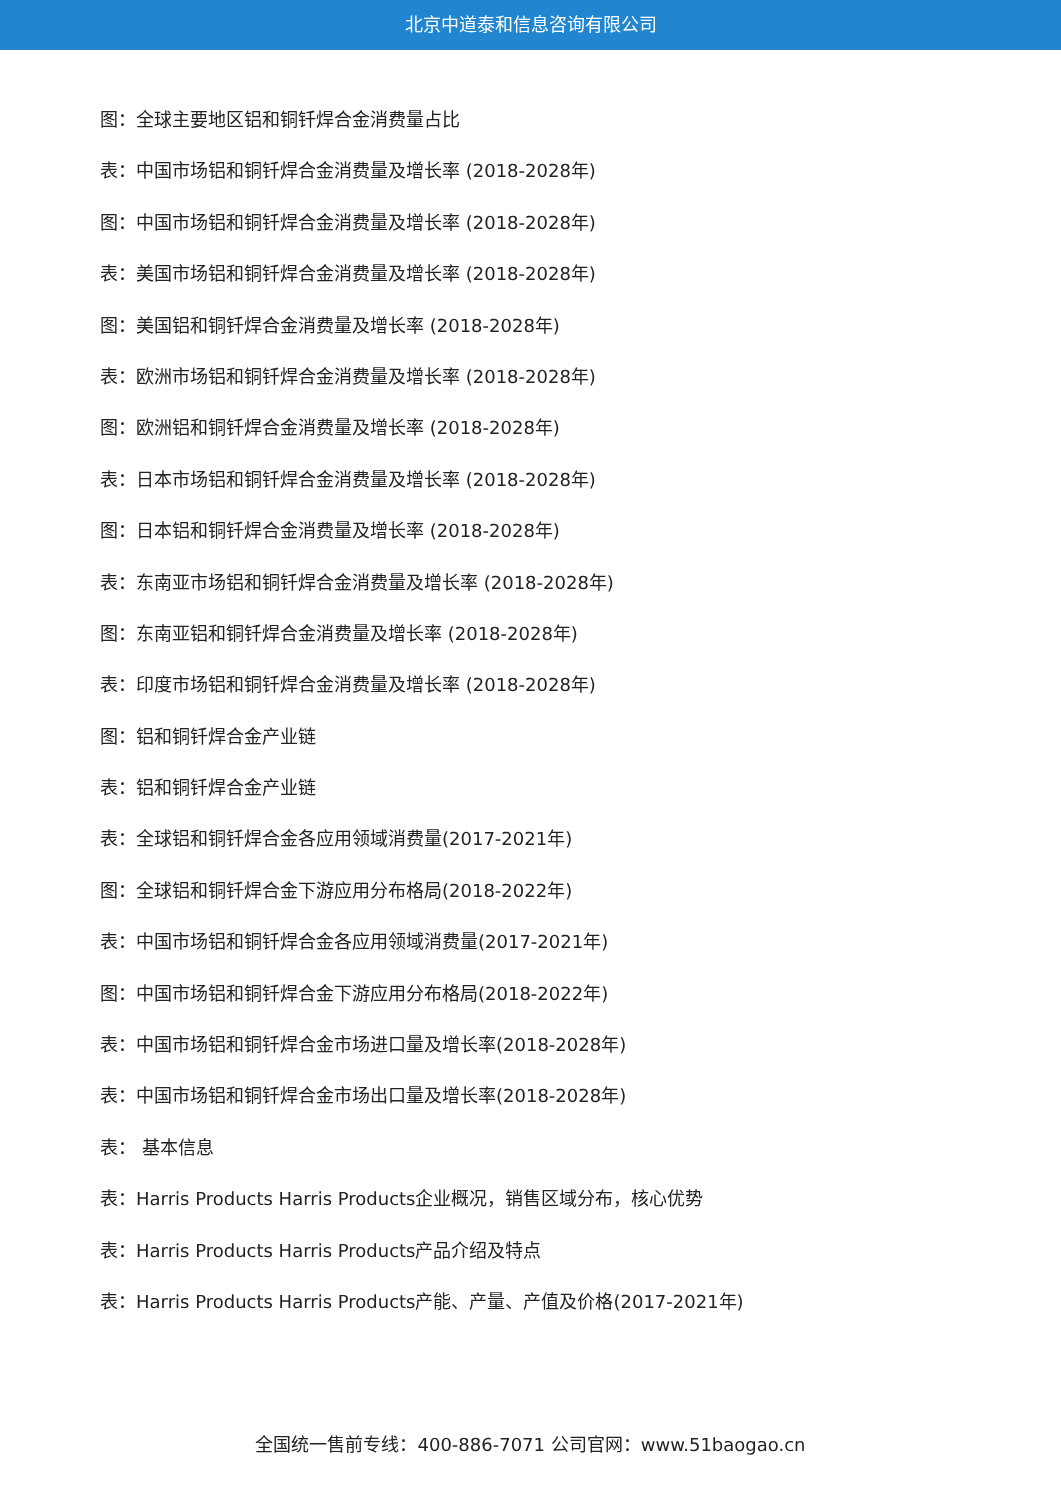北京中道泰和信息咨询有限公司
图：全球主要地区铝和铜钎焊合金消费量占比
表：中国市场铝和铜钎焊合金消费量及增长率 (2018-2028年)
图：中国市场铝和铜钎焊合金消费量及增长率 (2018-2028年)
表：美国市场铝和铜钎焊合金消费量及增长率 (2018-2028年)
图：美国铝和铜钎焊合金消费量及增长率 (2018-2028年)
表：欧洲市场铝和铜钎焊合金消费量及增长率 (2018-2028年)
图：欧洲铝和铜钎焊合金消费量及增长率 (2018-2028年)
表：日本市场铝和铜钎焊合金消费量及增长率 (2018-2028年)
图：日本铝和铜钎焊合金消费量及增长率 (2018-2028年)
表：东南亚市场铝和铜钎焊合金消费量及增长率 (2018-2028年)
图：东南亚铝和铜钎焊合金消费量及增长率 (2018-2028年)
表：印度市场铝和铜钎焊合金消费量及增长率 (2018-2028年)
图：铝和铜钎焊合金产业链
表：铝和铜钎焊合金产业链
表：全球铝和铜钎焊合金各应用领域消费量(2017-2021年)
图：全球铝和铜钎焊合金下游应用分布格局(2018-2022年)
表：中国市场铝和铜钎焊合金各应用领域消费量(2017-2021年)
图：中国市场铝和铜钎焊合金下游应用分布格局(2018-2022年)
表：中国市场铝和铜钎焊合金市场进口量及增长率(2018-2028年)
表：中国市场铝和铜钎焊合金市场出口量及增长率(2018-2028年)
表： 基本信息
表：Harris Products Harris Products企业概况，销售区域分布，核心优势
表：Harris Products Harris Products产品介绍及特点
表：Harris Products Harris Products产能、产量、产值及价格(2017-2021年)
全国统一售前专线：400-886-7071 公司官网：www.51baogao.cn